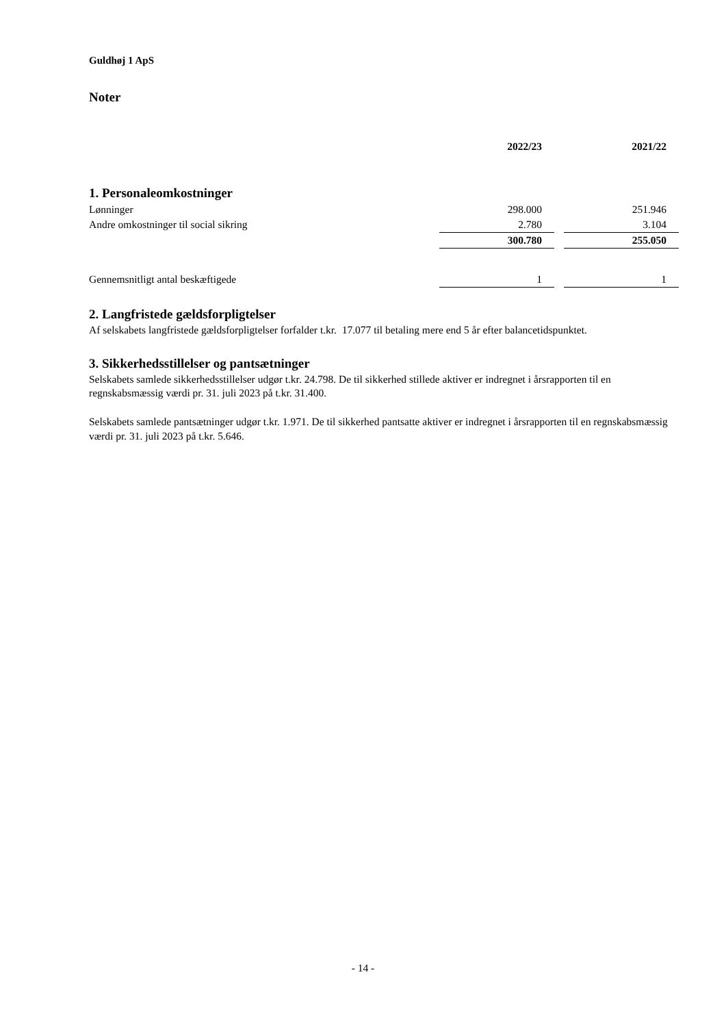Guldhøj 1 ApS
Noter
| | 2022/23 | | 2021/22 |
| --- | --- | --- | --- |
| 1. Personaleomkostninger | | | |
| Lønninger | 298.000 | | 251.946 |
| Andre omkostninger til social sikring | 2.780 | | 3.104 |
| | 300.780 | | 255.050 |
| Gennemsnitligt antal beskæftigede | 1 | | 1 |
2. Langfristede gældsforpligtelser
Af selskabets langfristede gældsforpligtelser forfalder t.kr. 17.077 til betaling mere end 5 år efter balancetidspunktet.
3. Sikkerhedsstillelser og pantsætninger
Selskabets samlede sikkerhedsstillelser udgør t.kr. 24.798. De til sikkerhed stillede aktiver er indregnet i årsrapporten til en regnskabsmæssig værdi pr. 31. juli 2023 på t.kr. 31.400.
Selskabets samlede pantsætninger udgør t.kr. 1.971. De til sikkerhed pantsatte aktiver er indregnet i årsrapporten til en regnskabsmæssig værdi pr. 31. juli 2023 på t.kr. 5.646.
- 14 -